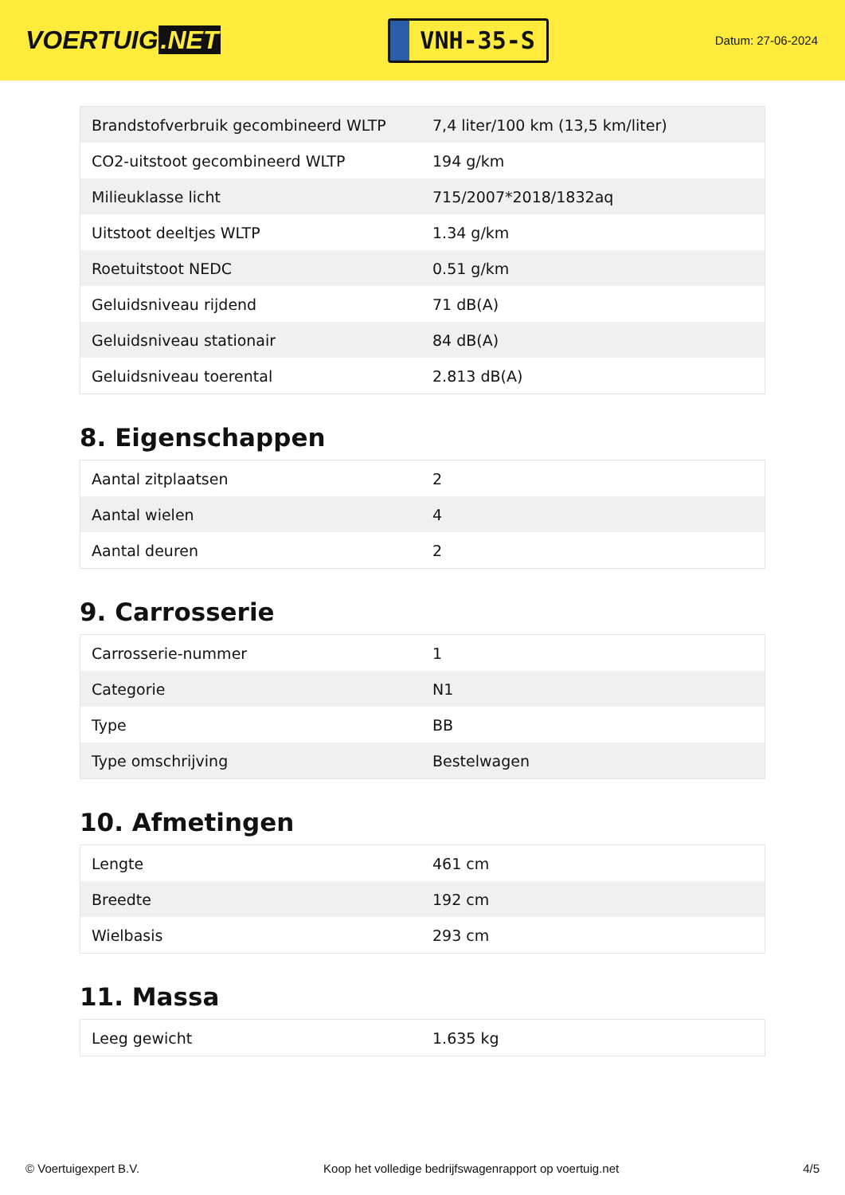VOERTUIG.NET
VNH-35-S
Datum: 27-06-2024
| Brandstofverbruik gecombineerd WLTP | 7,4 liter/100 km (13,5 km/liter) |
| CO2-uitstoot gecombineerd WLTP | 194 g/km |
| Milieuklasse licht | 715/2007*2018/1832aq |
| Uitstoot deeltjes WLTP | 1.34 g/km |
| Roetuitstoot NEDC | 0.51 g/km |
| Geluidsniveau rijdend | 71 dB(A) |
| Geluidsniveau stationair | 84 dB(A) |
| Geluidsniveau toerental | 2.813 dB(A) |
8. Eigenschappen
| Aantal zitplaatsen | 2 |
| Aantal wielen | 4 |
| Aantal deuren | 2 |
9. Carrosserie
| Carrosserie-nummer | 1 |
| Categorie | N1 |
| Type | BB |
| Type omschrijving | Bestelwagen |
10. Afmetingen
| Lengte | 461 cm |
| Breedte | 192 cm |
| Wielbasis | 293 cm |
11. Massa
| Leeg gewicht | 1.635 kg |
© Voertuigexpert B.V. Koop het volledige bedrijfswagenrapport op voertuig.net 4/5